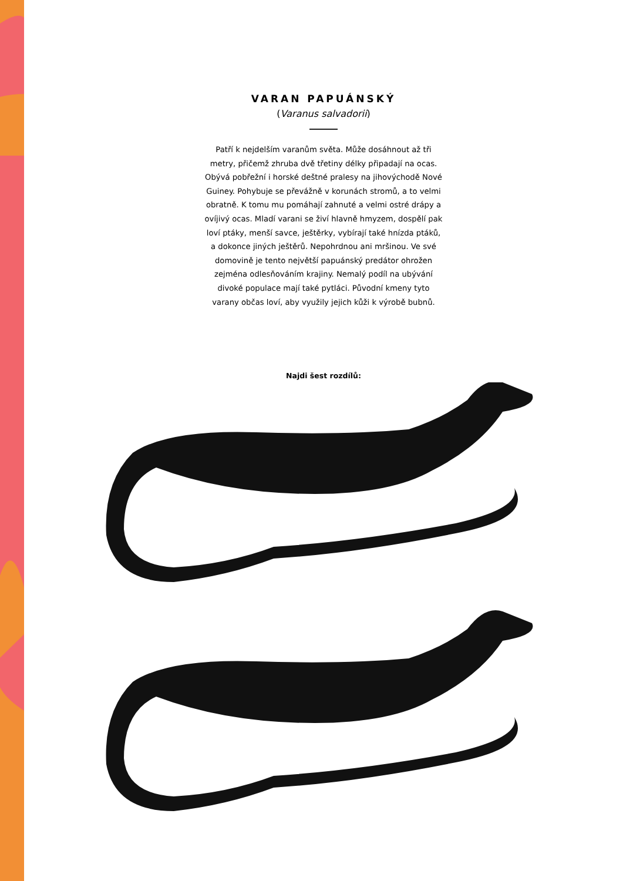VARAN PAPUÁNSKÝ
(Varanus salvadorii)
Patří k nejdelším varanům světa. Může dosáhnout až tři metry, přičemž zhruba dvě třetiny délky připadají na ocas. Obývá pobřežní i horské deštné pralesy na jihovýchodě Nové Guiney. Pohybuje se převážně v korunách stromů, a to velmi obratně. K tomu mu pomáhají zahnuté a velmi ostré drápy a ovíjivý ocas. Mladí varani se živí hlavně hmyzem, dospělí pak loví ptáky, menší savce, ještěrky, vybírají také hnízda ptáků, a dokonce jiných ještěrů. Nepohrdnou ani mršinou. Ve své domovině je tento největší papuánský predátor ohrožen zejména odlesňováním krajiny. Nemalý podíl na ubývání divoké populace mají také pytláci. Původní kmeny tyto varany občas loví, aby využily jejich kůži k výrobě bubnů.
Najdi šest rozdílů: